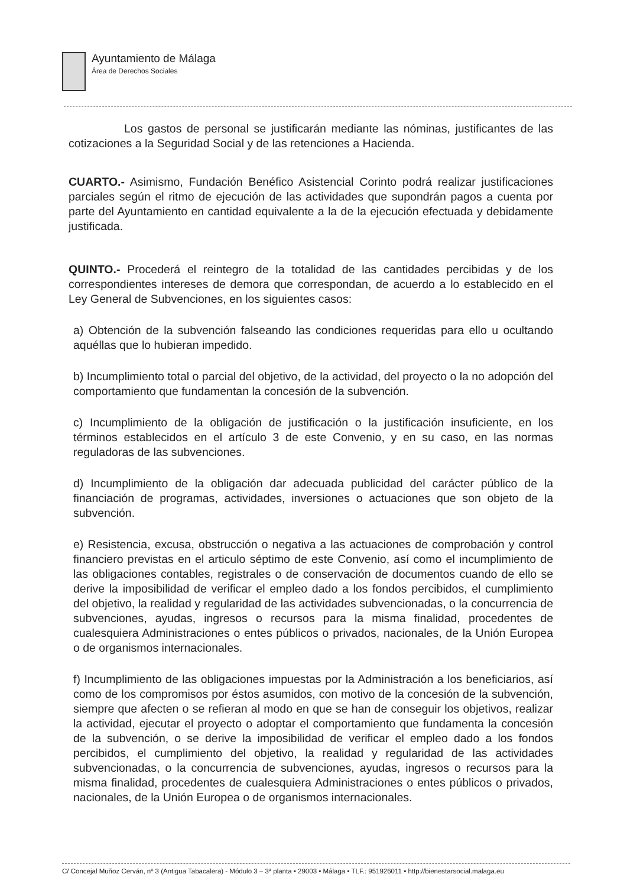Ayuntamiento de Málaga
Área de Derechos Sociales
Los gastos de personal se justificarán mediante las nóminas, justificantes de las cotizaciones a la Seguridad Social y de las retenciones a Hacienda.
CUARTO.- Asimismo, Fundación Benéfico Asistencial Corinto podrá realizar justificaciones parciales según el ritmo de ejecución de las actividades que supondrán pagos a cuenta por parte del Ayuntamiento en cantidad equivalente a la de la ejecución efectuada y debidamente justificada.
QUINTO.- Procederá el reintegro de la totalidad de las cantidades percibidas y de los correspondientes intereses de demora que correspondan, de acuerdo a lo establecido en el Ley General de Subvenciones, en los siguientes casos:
a) Obtención de la subvención falseando las condiciones requeridas para ello u ocultando aquéllas que lo hubieran impedido.
b) Incumplimiento total o parcial del objetivo, de la actividad, del proyecto o la no adopción del comportamiento que fundamentan la concesión de la subvención.
c) Incumplimiento de la obligación de justificación o la justificación insuficiente, en los términos establecidos en el artículo 3 de este Convenio, y en su caso, en las normas reguladoras de las subvenciones.
d) Incumplimiento de la obligación dar adecuada publicidad del carácter público de la financiación de programas, actividades, inversiones o actuaciones que son objeto de la subvención.
e) Resistencia, excusa, obstrucción o negativa a las actuaciones de comprobación y control financiero previstas en el articulo séptimo de este Convenio, así como el incumplimiento de las obligaciones contables, registrales o de conservación de documentos cuando de ello se derive la imposibilidad de verificar el empleo dado a los fondos percibidos, el cumplimiento del objetivo, la realidad y regularidad de las actividades subvencionadas, o la concurrencia de subvenciones, ayudas, ingresos o recursos para la misma finalidad, procedentes de cualesquiera Administraciones o entes públicos o privados, nacionales, de la Unión Europea o de organismos internacionales.
f) Incumplimiento de las obligaciones impuestas por la Administración a los beneficiarios, así como de los compromisos por éstos asumidos, con motivo de la concesión de la subvención, siempre que afecten o se refieran al modo en que se han de conseguir los objetivos, realizar la actividad, ejecutar el proyecto o adoptar el comportamiento que fundamenta la concesión de la subvención, o se derive la imposibilidad de verificar el empleo dado a los fondos percibidos, el cumplimiento del objetivo, la realidad y regularidad de las actividades subvencionadas, o la concurrencia de subvenciones, ayudas, ingresos o recursos para la misma finalidad, procedentes de cualesquiera Administraciones o entes públicos o privados, nacionales, de la Unión Europea o de organismos internacionales.
C/ Concejal Muñoz Cerván, nº 3 (Antigua Tabacalera) - Módulo 3 – 3ª planta ▪ 29003 ▪ Málaga ▪ TLF.: 951926011 ▪ http://bienestarsocial.malaga.eu